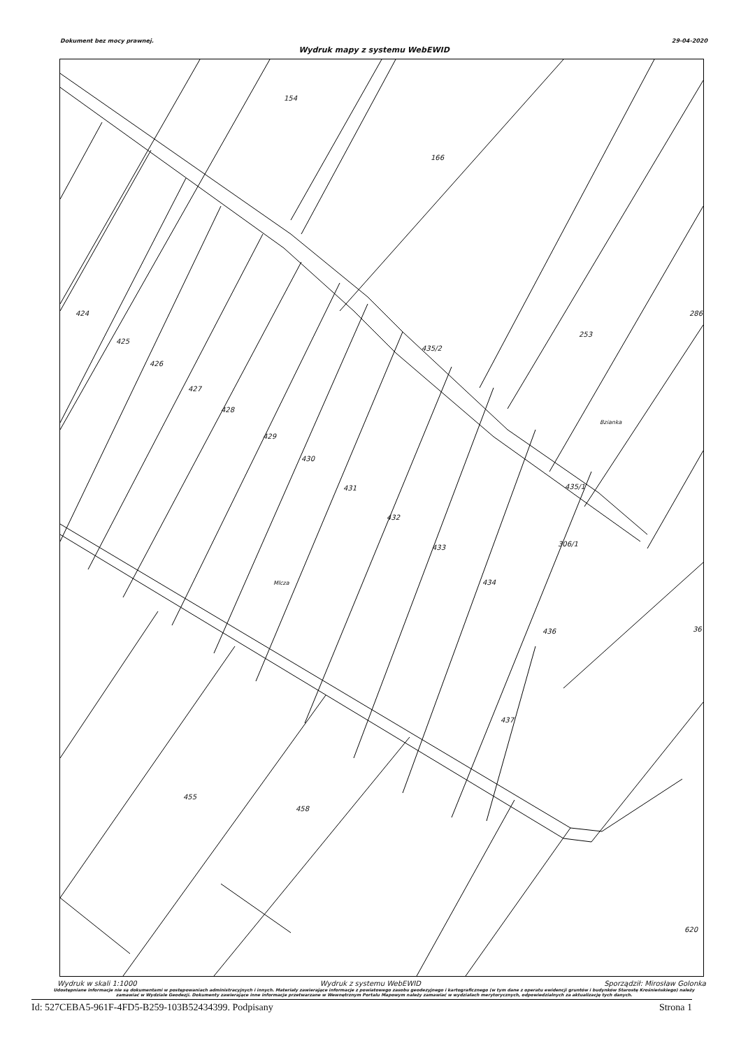Dokument bez mocy prawnej. 29-04-2020
Wydruk mapy z systemu WebEWID
154
166
424
425
426
427
428
429
430
431
432
433
434
436
437
435/2
435/1
306/1
253
286
Bzianka
Mlcza
36
455
458
620
Wydruk w skali 1:1000 Wydruk z systemu WebEWID Sporządził: Mirosław Golonka
Udostępniane informacje nie są dokumentami w postępowaniach administracyjnych i innych. Materiały zawierające informacje z powiatowego zasobu geodezyjnego i kartograficznego (w tym dane z operatu ewidencji gruntów i budynków Starostę Krośnieńskiego) należy zamawiać w Wydziale Geodezji. Dokumenty zawierające inne informacje przetwarzane w Wewnętrznym Portalu Mapowym należy zamawiać w wydziałach merytorycznych, odpowiedzialnych za aktualizację tych danych.
Id: 527CEBA5-961F-4FD5-B259-103B52434399. Podpisany Strona 1